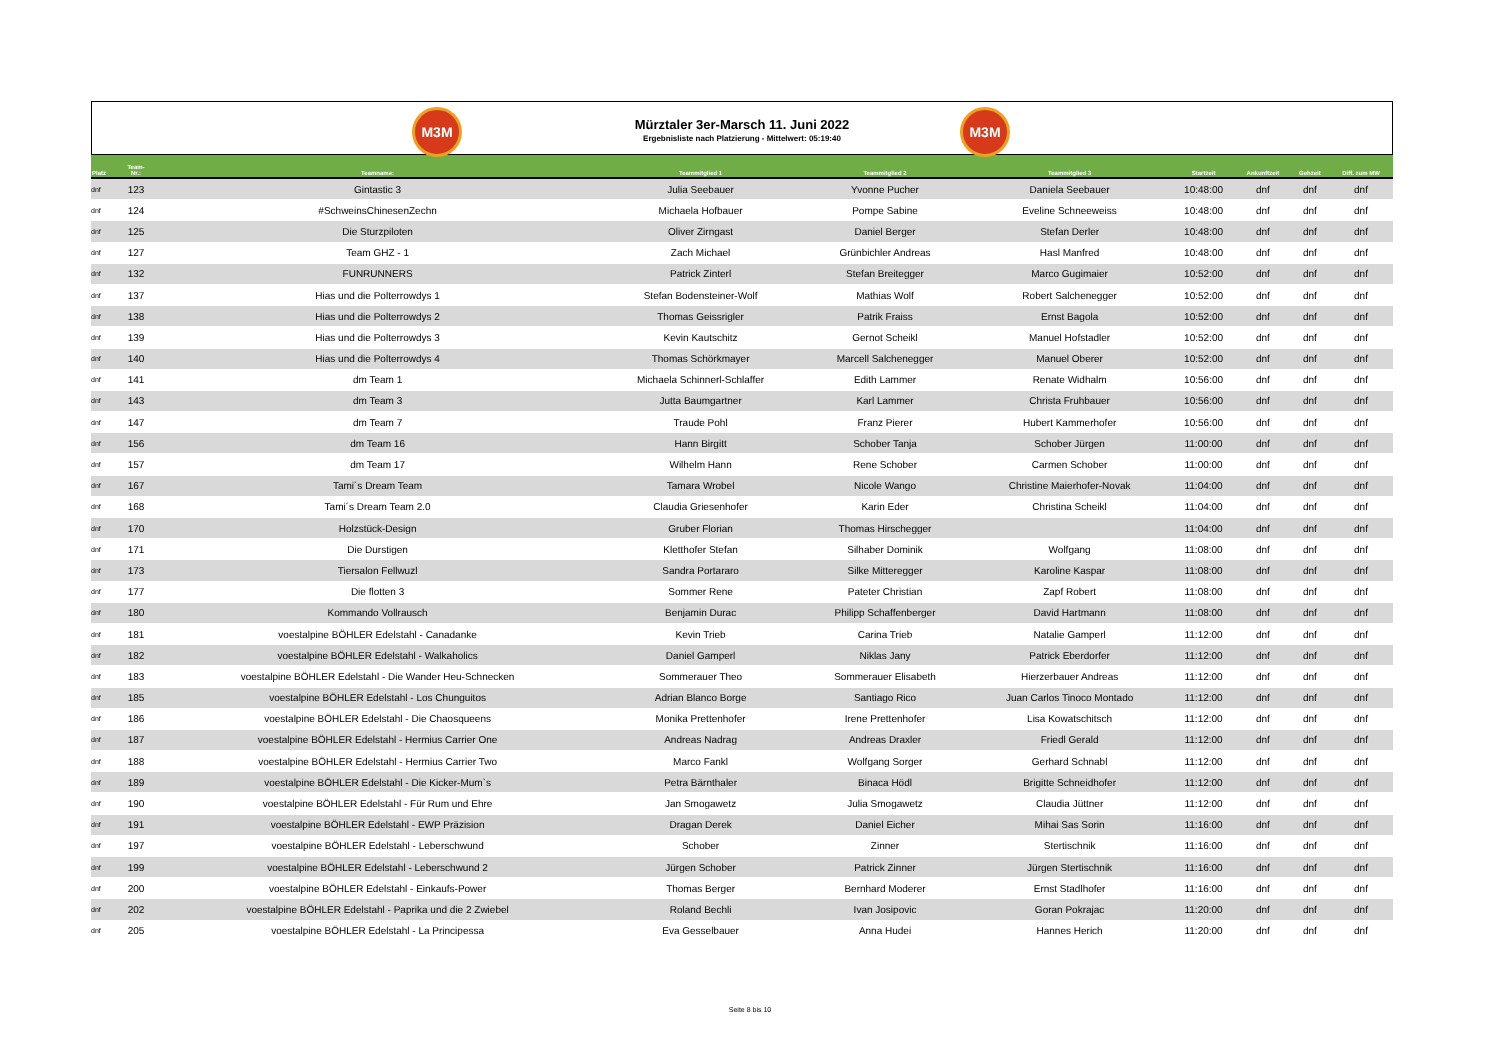M3M M3M
Mürztaler 3er-Marsch 11. Juni 2022
Ergebnisliste nach Platzierung - Mittelwert: 05:19:40
| Platz | Team- Nr.: | Teamname: | Teammitglied 1 | Teammitglied 2 | Teammitglied 3 | Startzeit | Ankunftzeit | Gehzeit | Diff. zum MW |
| --- | --- | --- | --- | --- | --- | --- | --- | --- | --- |
| dnf | 123 | Gintastic 3 | Julia Seebauer | Yvonne Pucher | Daniela Seebauer | 10:48:00 | dnf | dnf | dnf |
| dnf | 124 | #SchweinsChinesenZechn | Michaela Hofbauer | Pompe Sabine | Eveline Schneeweiss | 10:48:00 | dnf | dnf | dnf |
| dnf | 125 | Die Sturzpiloten | Oliver Zirngast | Daniel Berger | Stefan Derler | 10:48:00 | dnf | dnf | dnf |
| dnf | 127 | Team GHZ - 1 | Zach Michael | Grünbichler Andreas | Hasl Manfred | 10:48:00 | dnf | dnf | dnf |
| dnf | 132 | FUNRUNNERS | Patrick Zinterl | Stefan Breitegger | Marco Gugimaier | 10:52:00 | dnf | dnf | dnf |
| dnf | 137 | Hias und die Polterrowdys 1 | Stefan Bodensteiner-Wolf | Mathias Wolf | Robert Salchenegger | 10:52:00 | dnf | dnf | dnf |
| dnf | 138 | Hias und die Polterrowdys 2 | Thomas Geissrigler | Patrik Fraiss | Ernst Bagola | 10:52:00 | dnf | dnf | dnf |
| dnf | 139 | Hias und die Polterrowdys 3 | Kevin Kautschitz | Gernot Scheikl | Manuel Hofstadler | 10:52:00 | dnf | dnf | dnf |
| dnf | 140 | Hias und die Polterrowdys 4 | Thomas Schörkmayer | Marcell Salchenegger | Manuel Oberer | 10:52:00 | dnf | dnf | dnf |
| dnf | 141 | dm Team 1 | Michaela Schinnerl-Schlaffer | Edith Lammer | Renate Widhalm | 10:56:00 | dnf | dnf | dnf |
| dnf | 143 | dm Team 3 | Jutta Baumgartner | Karl Lammer | Christa Fruhbauer | 10:56:00 | dnf | dnf | dnf |
| dnf | 147 | dm Team 7 | Traude Pohl | Franz Pierer | Hubert Kammerhofer | 10:56:00 | dnf | dnf | dnf |
| dnf | 156 | dm Team 16 | Hann Birgitt | Schober Tanja | Schober Jürgen | 11:00:00 | dnf | dnf | dnf |
| dnf | 157 | dm Team 17 | Wilhelm Hann | Rene Schober | Carmen Schober | 11:00:00 | dnf | dnf | dnf |
| dnf | 167 | Tami´s Dream Team | Tamara Wrobel | Nicole Wango | Christine Maierhofer-Novak | 11:04:00 | dnf | dnf | dnf |
| dnf | 168 | Tami´s Dream Team 2.0 | Claudia Griesenhofer | Karin Eder | Christina Scheikl | 11:04:00 | dnf | dnf | dnf |
| dnf | 170 | Holzstück-Design | Gruber Florian | Thomas Hirschegger | | 11:04:00 | dnf | dnf | dnf |
| dnf | 171 | Die Durstigen | Kletthofer Stefan | Silhaber Dominik | Wolfgang | 11:08:00 | dnf | dnf | dnf |
| dnf | 173 | Tiersalon Fellwuzl | Sandra Portararo | Silke Mitteregger | Karoline Kaspar | 11:08:00 | dnf | dnf | dnf |
| dnf | 177 | Die flotten 3 | Sommer Rene | Pateter Christian | Zapf Robert | 11:08:00 | dnf | dnf | dnf |
| dnf | 180 | Kommando Vollrausch | Benjamin Durac | Philipp Schaffenberger | David Hartmann | 11:08:00 | dnf | dnf | dnf |
| dnf | 181 | voestalpine BÖHLER Edelstahl - Canadanke | Kevin Trieb | Carina Trieb | Natalie Gamperl | 11:12:00 | dnf | dnf | dnf |
| dnf | 182 | voestalpine BÖHLER Edelstahl - Walkaholics | Daniel Gamperl | Niklas Jany | Patrick Eberdorfer | 11:12:00 | dnf | dnf | dnf |
| dnf | 183 | voestalpine BÖHLER Edelstahl - Die Wander Heu-Schnecken | Sommerauer Theo | Sommerauer Elisabeth | Hierzerbauer Andreas | 11:12:00 | dnf | dnf | dnf |
| dnf | 185 | voestalpine BÖHLER Edelstahl - Los Chunguitos | Adrian Blanco Borge | Santiago Rico | Juan Carlos Tinoco Montado | 11:12:00 | dnf | dnf | dnf |
| dnf | 186 | voestalpine BÖHLER Edelstahl - Die Chaosqueens | Monika Prettenhofer | Irene Prettenhofer | Lisa Kowatschitsch | 11:12:00 | dnf | dnf | dnf |
| dnf | 187 | voestalpine BÖHLER Edelstahl - Hermius Carrier One | Andreas Nadrag | Andreas Draxler | Friedl Gerald | 11:12:00 | dnf | dnf | dnf |
| dnf | 188 | voestalpine BÖHLER Edelstahl - Hermius Carrier Two | Marco Fankl | Wolfgang Sorger | Gerhard Schnabl | 11:12:00 | dnf | dnf | dnf |
| dnf | 189 | voestalpine BÖHLER Edelstahl - Die Kicker-Mum`s | Petra Bärnthaler | Binaca Hödl | Brigitte Schneidhofer | 11:12:00 | dnf | dnf | dnf |
| dnf | 190 | voestalpine BÖHLER Edelstahl - Für Rum und Ehre | Jan Smogawetz | Julia Smogawetz | Claudia Jüttner | 11:12:00 | dnf | dnf | dnf |
| dnf | 191 | voestalpine BÖHLER Edelstahl - EWP Präzision | Dragan Derek | Daniel Eicher | Mihai Sas Sorin | 11:16:00 | dnf | dnf | dnf |
| dnf | 197 | voestalpine BÖHLER Edelstahl - Leberschwund | Schober | Zinner | Stertischnik | 11:16:00 | dnf | dnf | dnf |
| dnf | 199 | voestalpine BÖHLER Edelstahl - Leberschwund 2 | Jürgen Schober | Patrick Zinner | Jürgen Stertischnik | 11:16:00 | dnf | dnf | dnf |
| dnf | 200 | voestalpine BÖHLER Edelstahl - Einkaufs-Power | Thomas Berger | Bernhard Moderer | Ernst Stadlhofer | 11:16:00 | dnf | dnf | dnf |
| dnf | 202 | voestalpine BÖHLER Edelstahl - Paprika und die 2 Zwiebel | Roland Bechli | Ivan Josipovic | Goran Pokrajac | 11:20:00 | dnf | dnf | dnf |
| dnf | 205 | voestalpine BÖHLER Edelstahl - La Principessa | Eva Gesselbauer | Anna Hudei | Hannes Herich | 11:20:00 | dnf | dnf | dnf |
Seite 8 bis 10